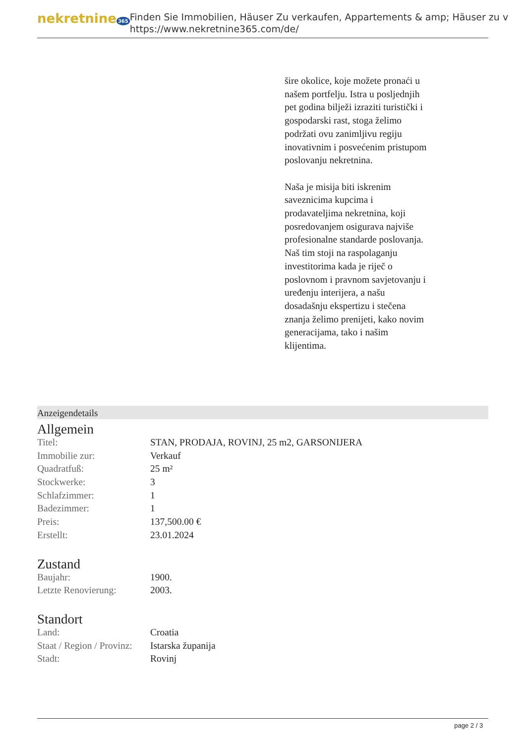nekretnine 365
Finden Sie Immobilien, Häuser Zu verkaufen, Appartements & amp; Häuser zu v
https://www.nekretnine365.com/de/
šire okolice, koje možete pronaći u našem portfelju. Istra u posljednjih pet godina bilježi izraziti turistički i gospodarski rast, stoga želimo podržati ovu zanimljivu regiju inovativnim i posvećenim pristupom poslovanju nekretnina.
Naša je misija biti iskrenim saveznicima kupcima i prodavateljima nekretnina, koji posredovanjem osigurava najviše profesionalne standarde poslovanja.
Naš tim stoji na raspolaganju investitorima kada je riječ o poslovnom i pravnom savjetovanju i uređenju interijera, a našu dosadašnju ekspertizu i stečena znanja želimo prenijeti, kako novim generacijama, tako i našim klijentima.
Anzeigendetails
Allgemein
| Titel: | STAN, PRODAJA, ROVINJ, 25 m2, GARSONIJERA |
| Immobilie zur: | Verkauf |
| Quadratfuß: | 25 m² |
| Stockwerke: | 3 |
| Schlafzimmer: | 1 |
| Badezimmer: | 1 |
| Preis: | 137,500.00 € |
| Erstellt: | 23.01.2024 |
Zustand
| Baujahr: | 1900. |
| Letzte Renovierung: | 2003. |
Standort
| Land: | Croatia |
| Staat / Region / Provinz: | Istarska županija |
| Stadt: | Rovinj |
page 2 / 3